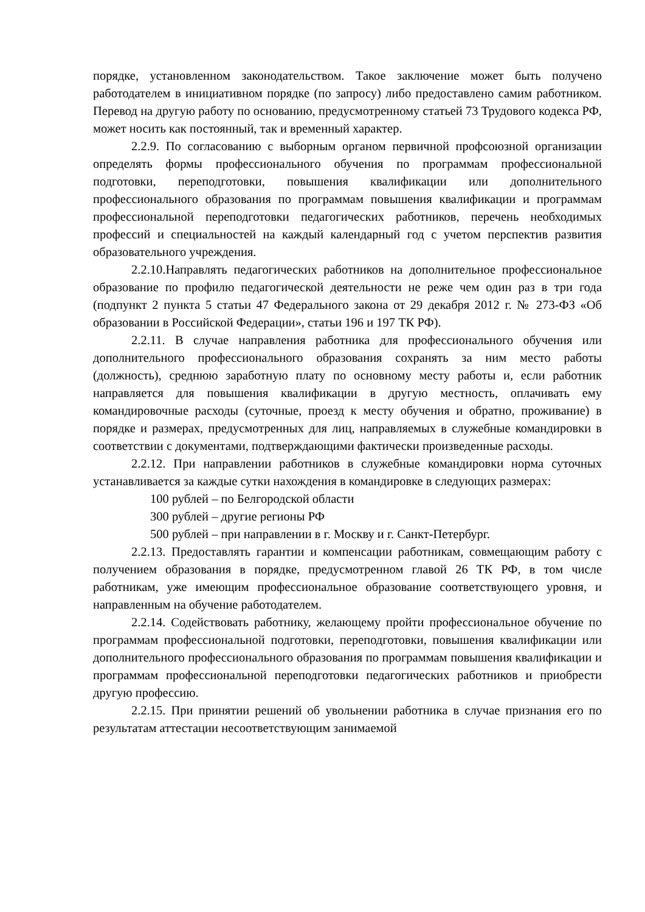порядке, установленном законодательством. Такое заключение может быть получено работодателем в инициативном порядке (по запросу) либо предоставлено самим работником. Перевод на другую работу по основанию, предусмотренному статьей 73 Трудового кодекса РФ, может носить как постоянный, так и временный характер.
2.2.9. По согласованию с выборным органом первичной профсоюзной организации определять формы профессионального обучения по программам профессиональной подготовки, переподготовки, повышения квалификации или дополнительного профессионального образования по программам повышения квалификации и программам профессиональной переподготовки педагогических работников, перечень необходимых профессий и специальностей на каждый календарный год с учетом перспектив развития образовательного учреждения.
2.2.10.Направлять педагогических работников на дополнительное профессиональное образование по профилю педагогической деятельности не реже чем один раз в три года (подпункт 2 пункта 5 статьи 47 Федерального закона от 29 декабря 2012 г. № 273-ФЗ «Об образовании в Российской Федерации», статьи 196 и 197 ТК РФ).
2.2.11. В случае направления работника для профессионального обучения или дополнительного профессионального образования сохранять за ним место работы (должность), среднюю заработную плату по основному месту работы и, если работник направляется для повышения квалификации в другую местность, оплачивать ему командировочные расходы (суточные, проезд к месту обучения и обратно, проживание) в порядке и размерах, предусмотренных для лиц, направляемых в служебные командировки в соответствии с документами, подтверждающими фактически произведенные расходы.
2.2.12. При направлении работников в служебные командировки норма суточных устанавливается за каждые сутки нахождения в командировке в следующих размерах:
100 рублей – по Белгородской области
300 рублей – другие регионы РФ
500 рублей – при направлении в г. Москву и г. Санкт-Петербург.
2.2.13. Предоставлять гарантии и компенсации работникам, совмещающим работу с получением образования в порядке, предусмотренном главой 26 ТК РФ, в том числе работникам, уже имеющим профессиональное образование соответствующего уровня, и направленным на обучение работодателем.
2.2.14. Содействовать работнику, желающему пройти профессиональное обучение по программам профессиональной подготовки, переподготовки, повышения квалификации или дополнительного профессионального образования по программам повышения квалификации и программам профессиональной переподготовки педагогических работников и приобрести другую профессию.
2.2.15. При принятии решений об увольнении работника в случае признания его по результатам аттестации несоответствующим занимаемой